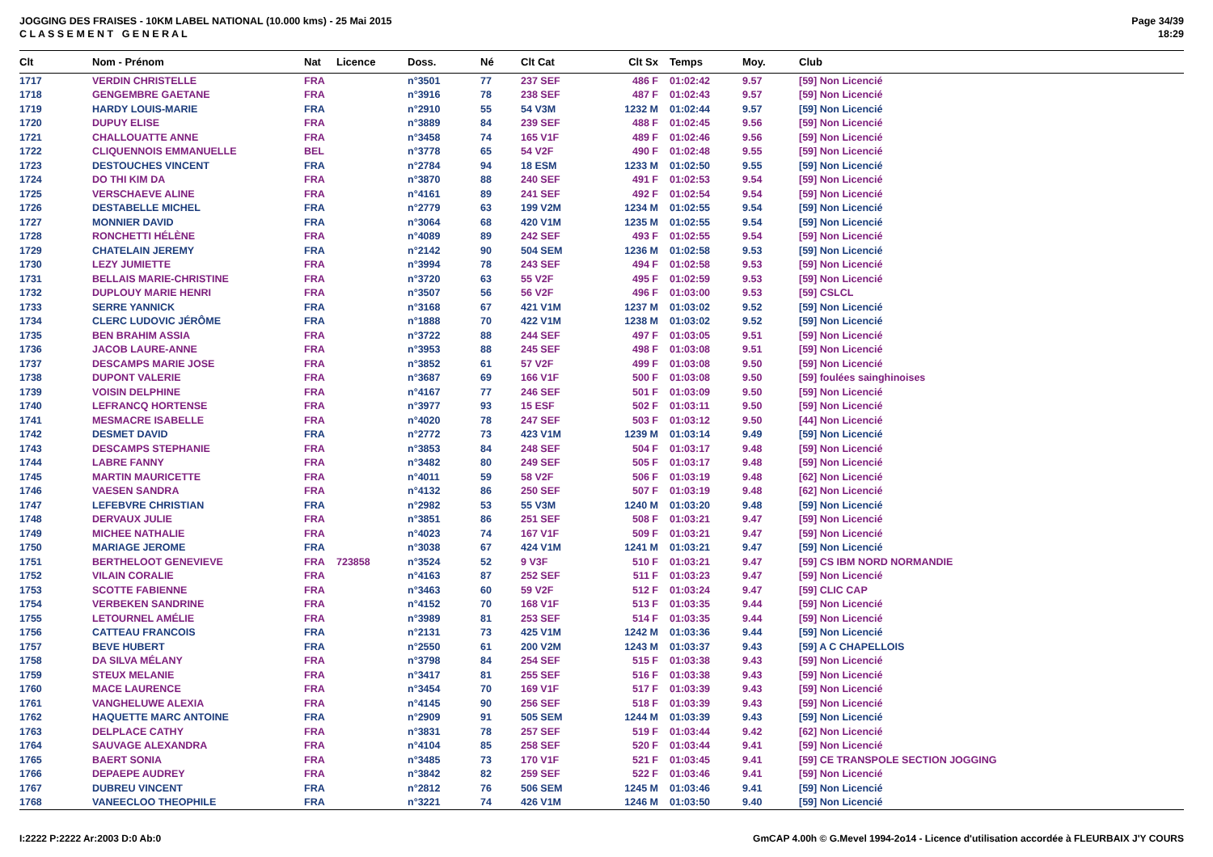JOGGING DES FRAISES - 10KM LABEL NATIONAL (10.000 kms) - 25 Mai 2015
C L A S S E M E N T G E N E R A L
Page 34/39
18:29
| Clt | Nom - Prénom | Nat | Licence | Doss. | Né | Clt Cat | Clt Sx | Temps | Moy. | Club |
| --- | --- | --- | --- | --- | --- | --- | --- | --- | --- | --- |
| 1717 | VERDIN CHRISTELLE | FRA | | n°3501 | 77 | 237 SEF | 486 F | 01:02:42 | 9.57 | [59] Non Licencié |
| 1718 | GENGEMBRE GAETANE | FRA | | n°3916 | 78 | 238 SEF | 487 F | 01:02:43 | 9.57 | [59] Non Licencié |
| 1719 | HARDY LOUIS-MARIE | FRA | | n°2910 | 55 | 54 V3M | 1232 M | 01:02:44 | 9.57 | [59] Non Licencié |
| 1720 | DUPUY ELISE | FRA | | n°3889 | 84 | 239 SEF | 488 F | 01:02:45 | 9.56 | [59] Non Licencié |
| 1721 | CHALLOUATTE ANNE | FRA | | n°3458 | 74 | 165 V1F | 489 F | 01:02:46 | 9.56 | [59] Non Licencié |
| 1722 | CLIQUENNOIS EMMANUELLE | BEL | | n°3778 | 65 | 54 V2F | 490 F | 01:02:48 | 9.55 | [59] Non Licencié |
| 1723 | DESTOUCHES VINCENT | FRA | | n°2784 | 94 | 18 ESM | 1233 M | 01:02:50 | 9.55 | [59] Non Licencié |
| 1724 | DO THI KIM DA | FRA | | n°3870 | 88 | 240 SEF | 491 F | 01:02:53 | 9.54 | [59] Non Licencié |
| 1725 | VERSCHAEVE ALINE | FRA | | n°4161 | 89 | 241 SEF | 492 F | 01:02:54 | 9.54 | [59] Non Licencié |
| 1726 | DESTABELLE MICHEL | FRA | | n°2779 | 63 | 199 V2M | 1234 M | 01:02:55 | 9.54 | [59] Non Licencié |
| 1727 | MONNIER DAVID | FRA | | n°3064 | 68 | 420 V1M | 1235 M | 01:02:55 | 9.54 | [59] Non Licencié |
| 1728 | RONCHETTI HÉLÈNE | FRA | | n°4089 | 89 | 242 SEF | 493 F | 01:02:55 | 9.54 | [59] Non Licencié |
| 1729 | CHATELAIN JEREMY | FRA | | n°2142 | 90 | 504 SEM | 1236 M | 01:02:58 | 9.53 | [59] Non Licencié |
| 1730 | LEZY JUMIETTE | FRA | | n°3994 | 78 | 243 SEF | 494 F | 01:02:58 | 9.53 | [59] Non Licencié |
| 1731 | BELLAIS MARIE-CHRISTINE | FRA | | n°3720 | 63 | 55 V2F | 495 F | 01:02:59 | 9.53 | [59] Non Licencié |
| 1732 | DUPLOUY MARIE HENRI | FRA | | n°3507 | 56 | 56 V2F | 496 F | 01:03:00 | 9.53 | [59] CSLCL |
| 1733 | SERRE YANNICK | FRA | | n°3168 | 67 | 421 V1M | 1237 M | 01:03:02 | 9.52 | [59] Non Licencié |
| 1734 | CLERC LUDOVIC JÉRÔME | FRA | | n°1888 | 70 | 422 V1M | 1238 M | 01:03:02 | 9.52 | [59] Non Licencié |
| 1735 | BEN BRAHIM ASSIA | FRA | | n°3722 | 88 | 244 SEF | 497 F | 01:03:05 | 9.51 | [59] Non Licencié |
| 1736 | JACOB LAURE-ANNE | FRA | | n°3953 | 88 | 245 SEF | 498 F | 01:03:08 | 9.51 | [59] Non Licencié |
| 1737 | DESCAMPS MARIE JOSE | FRA | | n°3852 | 61 | 57 V2F | 499 F | 01:03:08 | 9.50 | [59] Non Licencié |
| 1738 | DUPONT VALERIE | FRA | | n°3687 | 69 | 166 V1F | 500 F | 01:03:08 | 9.50 | [59] foulées sainghinoises |
| 1739 | VOISIN DELPHINE | FRA | | n°4167 | 77 | 246 SEF | 501 F | 01:03:09 | 9.50 | [59] Non Licencié |
| 1740 | LEFRANCQ HORTENSE | FRA | | n°3977 | 93 | 15 ESF | 502 F | 01:03:11 | 9.50 | [59] Non Licencié |
| 1741 | MESMACRE ISABELLE | FRA | | n°4020 | 78 | 247 SEF | 503 F | 01:03:12 | 9.50 | [44] Non Licencié |
| 1742 | DESMET DAVID | FRA | | n°2772 | 73 | 423 V1M | 1239 M | 01:03:14 | 9.49 | [59] Non Licencié |
| 1743 | DESCAMPS STEPHANIE | FRA | | n°3853 | 84 | 248 SEF | 504 F | 01:03:17 | 9.48 | [59] Non Licencié |
| 1744 | LABRE FANNY | FRA | | n°3482 | 80 | 249 SEF | 505 F | 01:03:17 | 9.48 | [59] Non Licencié |
| 1745 | MARTIN MAURICETTE | FRA | | n°4011 | 59 | 58 V2F | 506 F | 01:03:19 | 9.48 | [62] Non Licencié |
| 1746 | VAESEN SANDRA | FRA | | n°4132 | 86 | 250 SEF | 507 F | 01:03:19 | 9.48 | [62] Non Licencié |
| 1747 | LEFEBVRE CHRISTIAN | FRA | | n°2982 | 53 | 55 V3M | 1240 M | 01:03:20 | 9.48 | [59] Non Licencié |
| 1748 | DERVAUX JULIE | FRA | | n°3851 | 86 | 251 SEF | 508 F | 01:03:21 | 9.47 | [59] Non Licencié |
| 1749 | MICHEE NATHALIE | FRA | | n°4023 | 74 | 167 V1F | 509 F | 01:03:21 | 9.47 | [59] Non Licencié |
| 1750 | MARIAGE JEROME | FRA | | n°3038 | 67 | 424 V1M | 1241 M | 01:03:21 | 9.47 | [59] Non Licencié |
| 1751 | BERTHELOOT GENEVIEVE | FRA | 723858 | n°3524 | 52 | 9 V3F | 510 F | 01:03:21 | 9.47 | [59] CS IBM NORD NORMANDIE |
| 1752 | VILAIN CORALIE | FRA | | n°4163 | 87 | 252 SEF | 511 F | 01:03:23 | 9.47 | [59] Non Licencié |
| 1753 | SCOTTE FABIENNE | FRA | | n°3463 | 60 | 59 V2F | 512 F | 01:03:24 | 9.47 | [59] CLIC CAP |
| 1754 | VERBEKEN SANDRINE | FRA | | n°4152 | 70 | 168 V1F | 513 F | 01:03:35 | 9.44 | [59] Non Licencié |
| 1755 | LETOURNEL AMÉLIE | FRA | | n°3989 | 81 | 253 SEF | 514 F | 01:03:35 | 9.44 | [59] Non Licencié |
| 1756 | CATTEAU FRANCOIS | FRA | | n°2131 | 73 | 425 V1M | 1242 M | 01:03:36 | 9.44 | [59] Non Licencié |
| 1757 | BEVE HUBERT | FRA | | n°2550 | 61 | 200 V2M | 1243 M | 01:03:37 | 9.43 | [59] A C CHAPELLOIS |
| 1758 | DA SILVA MÉLANY | FRA | | n°3798 | 84 | 254 SEF | 515 F | 01:03:38 | 9.43 | [59] Non Licencié |
| 1759 | STEUX MELANIE | FRA | | n°3417 | 81 | 255 SEF | 516 F | 01:03:38 | 9.43 | [59] Non Licencié |
| 1760 | MACE LAURENCE | FRA | | n°3454 | 70 | 169 V1F | 517 F | 01:03:39 | 9.43 | [59] Non Licencié |
| 1761 | VANGHELUWE ALEXIA | FRA | | n°4145 | 90 | 256 SEF | 518 F | 01:03:39 | 9.43 | [59] Non Licencié |
| 1762 | HAQUETTE MARC ANTOINE | FRA | | n°2909 | 91 | 505 SEM | 1244 M | 01:03:39 | 9.43 | [59] Non Licencié |
| 1763 | DELPLACE CATHY | FRA | | n°3831 | 78 | 257 SEF | 519 F | 01:03:44 | 9.42 | [62] Non Licencié |
| 1764 | SAUVAGE ALEXANDRA | FRA | | n°4104 | 85 | 258 SEF | 520 F | 01:03:44 | 9.41 | [59] Non Licencié |
| 1765 | BAERT SONIA | FRA | | n°3485 | 73 | 170 V1F | 521 F | 01:03:45 | 9.41 | [59] CE TRANSPOLE SECTION JOGGING |
| 1766 | DEPAEPE AUDREY | FRA | | n°3842 | 82 | 259 SEF | 522 F | 01:03:46 | 9.41 | [59] Non Licencié |
| 1767 | DUBREU VINCENT | FRA | | n°2812 | 76 | 506 SEM | 1245 M | 01:03:46 | 9.41 | [59] Non Licencié |
| 1768 | VANEECLOO THEOPHILE | FRA | | n°3221 | 74 | 426 V1M | 1246 M | 01:03:50 | 9.40 | [59] Non Licencié |
I:2222 P:2222 Ar:2003 D:0 Ab:0 GmCAP 4.00h © G.Mevel 1994-2o14 - Licence d'utilisation accordée à FLEURBAIX J'Y COURS